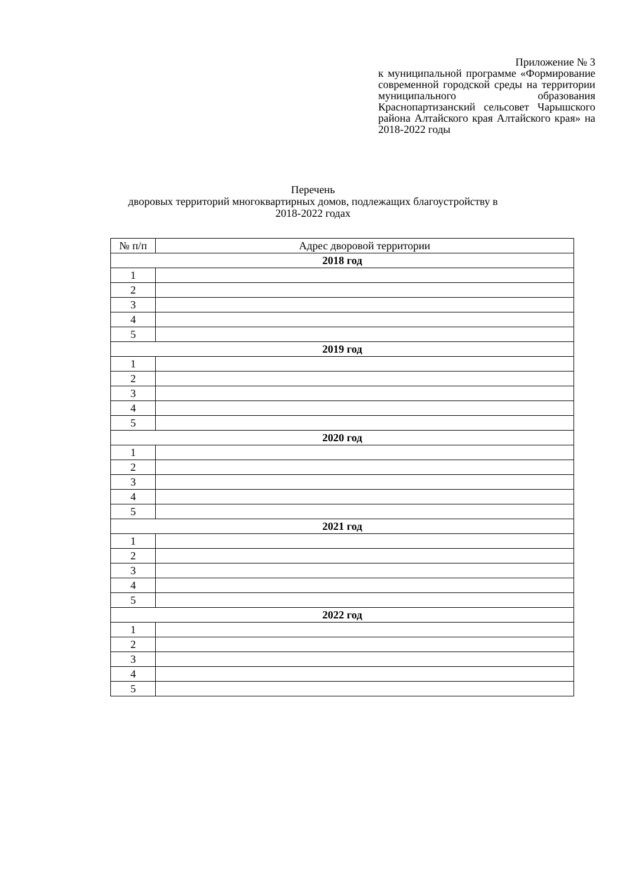Приложение № 3
к муниципальной программе «Формирование современной городской среды на территории муниципального образования Краснопартизанский сельсовет Чарышского района Алтайского края Алтайского края» на 2018-2022 годы
Перечень
дворовых территорий многоквартирных домов, подлежащих благоустройству в
2018-2022 годах
| № п/п | Адрес дворовой территории |
| 2018 год | |
| 1 | |
| 2 | |
| 3 | |
| 4 | |
| 5 | |
| 2019 год | |
| 1 | |
| 2 | |
| 3 | |
| 4 | |
| 5 | |
| 2020 год | |
| 1 | |
| 2 | |
| 3 | |
| 4 | |
| 5 | |
| 2021 год | |
| 1 | |
| 2 | |
| 3 | |
| 4 | |
| 5 | |
| 2022 год | |
| 1 | |
| 2 | |
| 3 | |
| 4 | |
| 5 | |